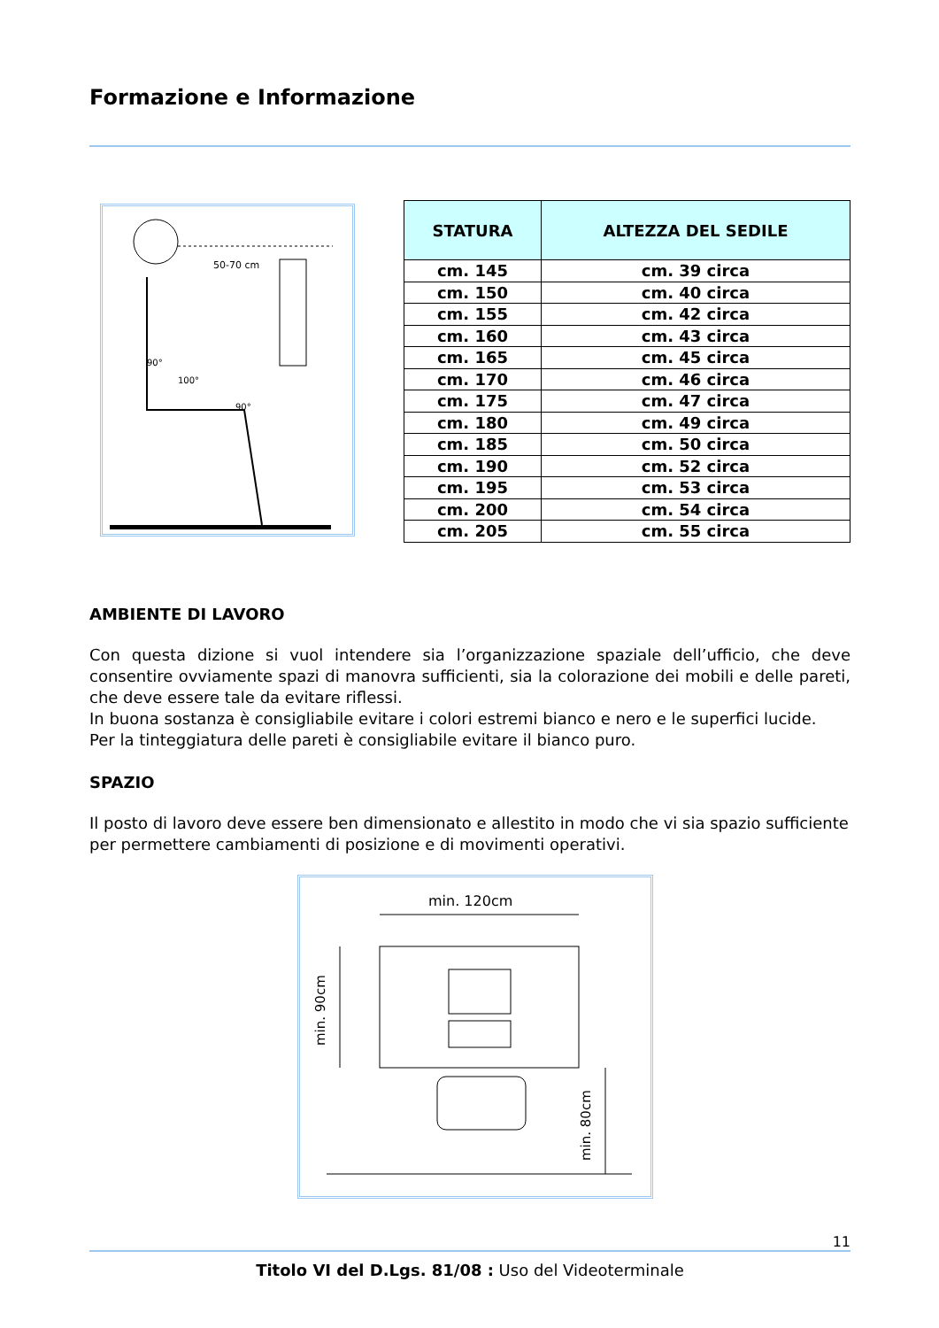Formazione e Informazione
50-70 cm
90°
100°
90°
| STATURA | ALTEZZA DEL SEDILE |
| --- | --- |
| cm. 145 | cm. 39 circa |
| cm. 150 | cm. 40 circa |
| cm. 155 | cm. 42 circa |
| cm. 160 | cm. 43 circa |
| cm. 165 | cm. 45 circa |
| cm. 170 | cm. 46 circa |
| cm. 175 | cm. 47 circa |
| cm. 180 | cm. 49 circa |
| cm. 185 | cm. 50 circa |
| cm. 190 | cm. 52 circa |
| cm. 195 | cm. 53 circa |
| cm. 200 | cm. 54 circa |
| cm. 205 | cm. 55 circa |
AMBIENTE DI LAVORO
Con questa dizione si vuol intendere sia l’organizzazione spaziale dell’ufficio, che deve consentire ovviamente spazi di manovra sufficienti, sia la colorazione dei mobili e delle pareti, che deve essere tale da evitare riflessi.
In buona sostanza è consigliabile evitare i colori estremi bianco e nero e le superfici lucide.
Per la tinteggiatura delle pareti è consigliabile evitare il bianco puro.
SPAZIO
Il posto di lavoro deve essere ben dimensionato e allestito in modo che vi sia spazio sufficiente per permettere cambiamenti di posizione e di movimenti operativi.
min. 120cm
min. 90cm
min. 80cm
11
Titolo VI del D.Lgs. 81/08 : Uso del Videoterminale